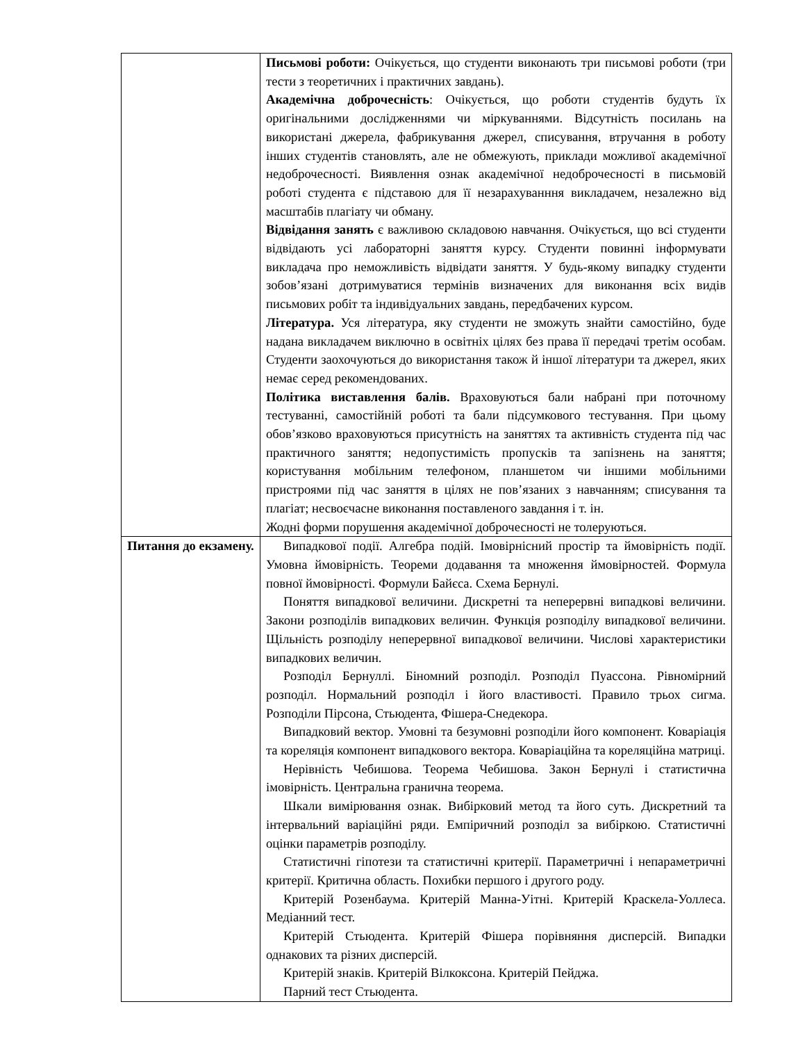| | Письмові роботи: Очікується, що студенти виконають три письмові роботи (три тести з теоретичних і практичних завдань). Академічна доброчесність : Очікується, що роботи студентів будуть їх оригінальними дослідженнями чи міркуваннями. Відсутність посилань на використані джерела, фабрикування джерел, списування, втручання в роботу інших студентів становлять, але не обмежують, приклади можливої академічної недоброчесності. Виявлення ознак академічної недоброчесності в письмовій роботі студента є підставою для її незарахуванння викладачем, незалежно від масштабів плагіату чи обману. Відвідання занять є важливою складовою навчання. Очікується, що всі студенти відвідають усі лабораторні заняття курсу. Студенти повинні інформувати викладача про неможливість відвідати заняття. У будь-якому випадку студенти зобов’язані дотримуватися термінів визначених для виконання всіх видів письмових робіт та індивідуальних завдань, передбачених курсом. Література. Уся література, яку студенти не зможуть знайти самостійно, буде надана викладачем виключно в освітніх цілях без права її передачі третім особам. Студенти заохочуються до використання також й іншої літератури та джерел, яких немає серед рекомендованих. Політика виставлення балів. Враховуються бали набрані при поточному тестуванні, самостійній роботі та бали підсумкового тестування. При цьому обов’язково враховуються присутність на заняттях та активність студента під час практичного заняття; недопустимість пропусків та запізнень на заняття; користування мобільним телефоном, планшетом чи іншими мобільними пристроями під час заняття в цілях не пов’язаних з навчанням; списування та плагіат; несвоєчасне виконання поставленого завдання і т. ін. Жодні форми порушення академічної доброчесності не толеруються. |
| Питання до екзамену. | Випадкової події. Алгебра подій. Імовірнісний простір та ймовірність події. Умовна ймовірність. Теореми додавання та множення ймовірностей. Формула повної ймовірності. Формули Байєса. Схема Бернулі. Поняття випадкової величини. Дискретні та неперервні випадкові величини. Закони розподілів випадкових величин. Функція розподілу випадкової величини. Щільність розподілу неперервної випадкової величини. Числові характеристики випадкових величин. Розподіл Бернуллі. Біномний розподіл. Розподіл Пуассона. Рівномірний розподіл. Нормальний розподіл і його властивості. Правило трьох сигма. Розподіли Пірсона, Стьюдента, Фішера-Снедекора. Випадковий вектор. Умовні та безумовні розподіли його компонент. Коваріація та кореляція компонент випадкового вектора. Коваріаційна та кореляційна матриці. Нерівність Чебишова. Теорема Чебишова. Закон Бернулі і статистична імовірність. Центральна гранична теорема. Шкали вимірювання ознак. Вибірковий метод та його суть. Дискретний та інтервальний варіаційні ряди. Емпіричний розподіл за вибіркою. Статистичні оцінки параметрів розподілу. Статистичні гіпотези та статистичні критерії. Параметричні і непараметричні критерії. Критична область. Похибки першого і другого роду. Критерій Розенбаума. Критерій Манна-Уітні. Критерій Краскела-Уоллеса. Медіанний тест. Критерій Стьюдента. Критерій Фішера порівняння дисперсій. Випадки однакових та різних дисперсій. Критерій знаків. Критерій Вілкоксона. Критерій Пейджа. Парний тест Стьюдента. |